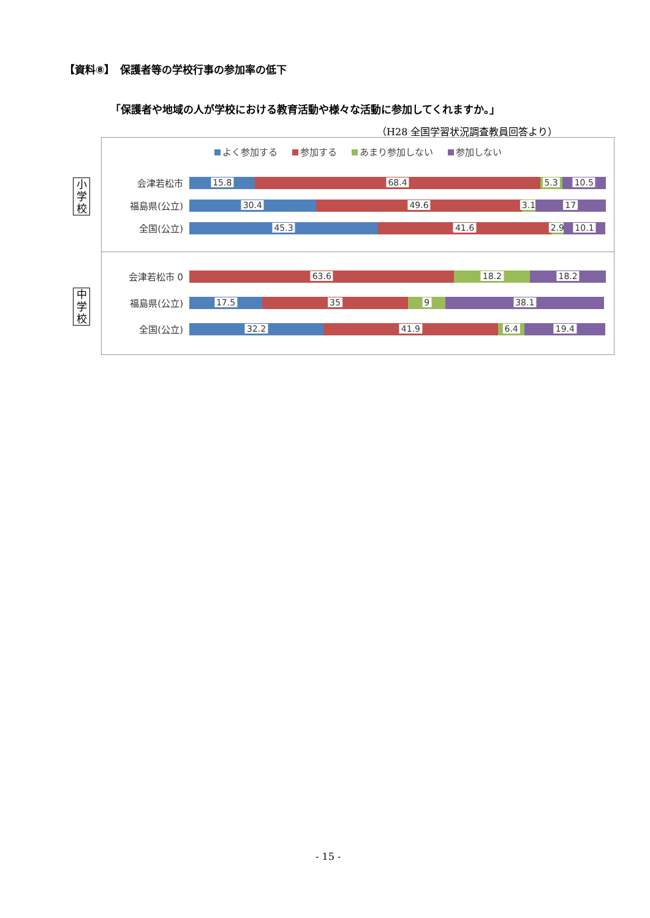【資料⑧】　保護者等の学校行事の参加率の低下
「保護者や地域の人が学校における教育活動や様々な活動に参加してくれますか。」
（H28 全国学習状況調査教員回答より）
小
学
校
中
学
校
よく参加する 参加する あまり参加しない 参加しない
会津若松市
15.8
68.4
5.3
10.5
福島県(公立)
30.4
49.6
3.1
17
全国(公立)
45.3
41.6
2.9
10.1
会津若松市 0
63.6
18.2
18.2
福島県(公立)
17.5
35
9
38.1
全国(公立)
32.2
41.9
6.4
19.4
- 15 -